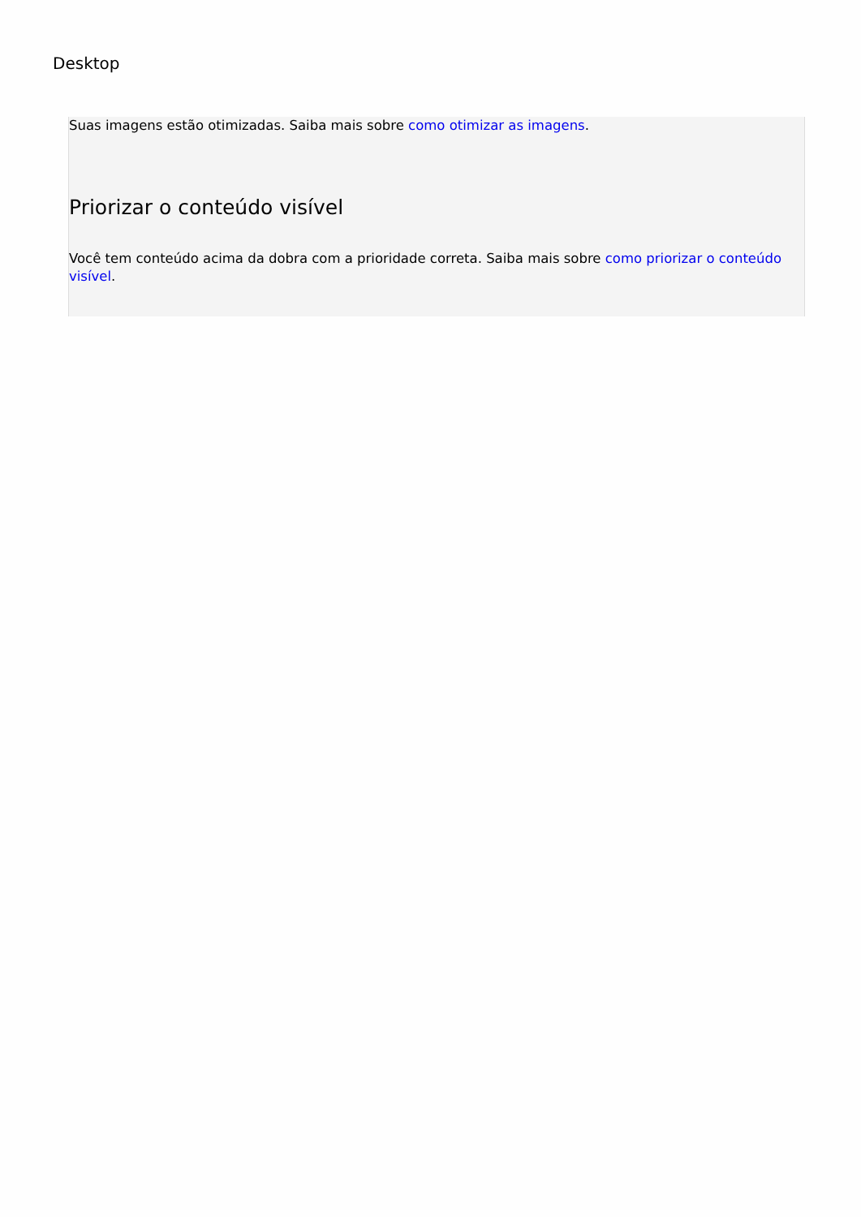Desktop
Suas imagens estão otimizadas. Saiba mais sobre como otimizar as imagens.
Priorizar o conteúdo visível
Você tem conteúdo acima da dobra com a prioridade correta. Saiba mais sobre como priorizar o conteúdo visível.